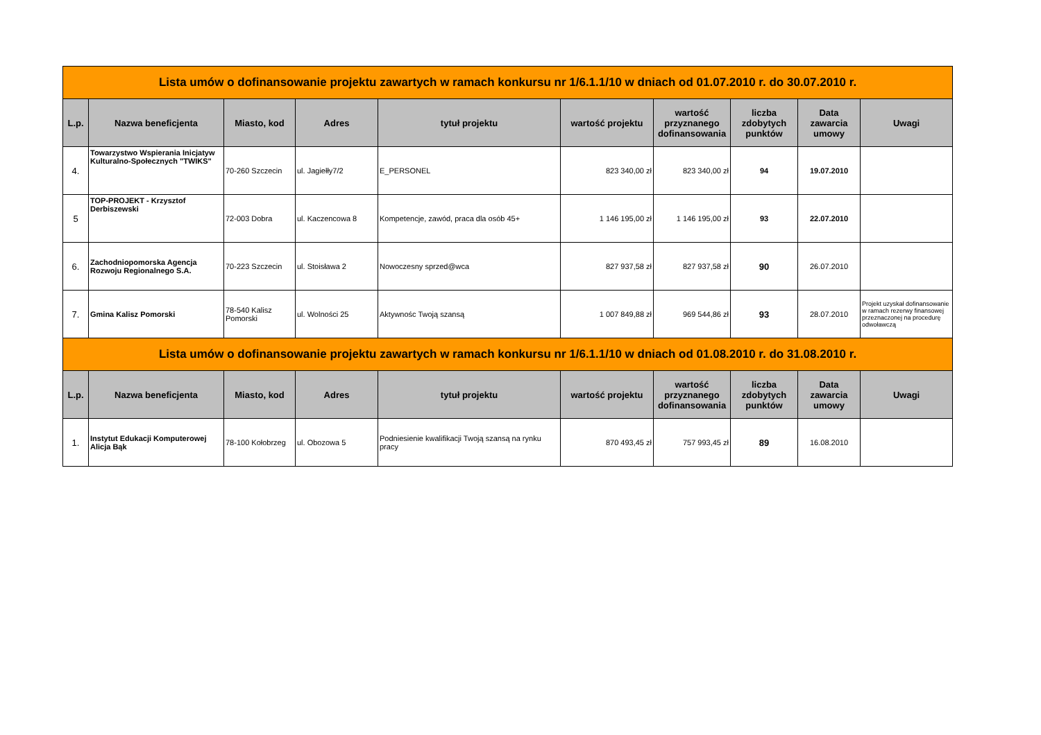| Lista umów o dofinansowanie projektu zawartych w ramach konkursu nr 1/6.1.1/10 w dniach od 01.07.2010 r. do 30.07.2010 r. | | | | | | | | | |
| L.p. | Nazwa beneficjenta | Miasto, kod | Adres | tytuł projektu | wartość projektu | wartość przyznanego dofinansowania | liczba zdobytych punktów | Data zawarcia umowy | Uwagi |
| 4. | Towarzystwo Wspierania Inicjatyw Kulturalno-Społecznych "TWIKS" | 70-260 Szczecin | ul. Jagiełły7/2 | E_PERSONEL | 823 340,00 zł | 823 340,00 zł | 94 | 19.07.2010 | |
| 5 | TOP-PROJEKT - Krzysztof Derbiszewski | 72-003 Dobra | ul. Kaczencowa 8 | Kompetencje, zawód, praca dla osób 45+ | 1 146 195,00 zł | 1 146 195,00 zł | 93 | 22.07.2010 | |
| 6. | Zachodniopomorska Agencja Rozwoju Regionalnego S.A. | 70-223 Szczecin | ul. Stoisława 2 | Nowoczesny sprzed@wca | 827 937,58 zł | 827 937,58 zł | 90 | 26.07.2010 | |
| 7. | Gmina Kalisz Pomorski | 78-540 Kalisz Pomorski | ul. Wolności 25 | Aktywnośc Twoją szansą | 1 007 849,88 zł | 969 544,86 zł | 93 | 28.07.2010 | Projekt uzyskał dofinansowanie w ramach rezerwy finansowej przeznaczonej na procedurę odwoławczą |
| Lista umów o dofinansowanie projektu zawartych w ramach konkursu nr 1/6.1.1/10 w dniach od 01.08.2010 r. do 31.08.2010 r. | | | | | | | | | |
| L.p. | Nazwa beneficjenta | Miasto, kod | Adres | tytuł projektu | wartość projektu | wartość przyznanego dofinansowania | liczba zdobytych punktów | Data zawarcia umowy | Uwagi |
| 1. | Instytut Edukacji Komputerowej Alicja Bąk | 78-100 Kołobrzeg | ul. Obozowa 5 | Podniesienie kwalifikacji Twoją szansą na rynku pracy | 870 493,45 zł | 757 993,45 zł | 89 | 16.08.2010 | |